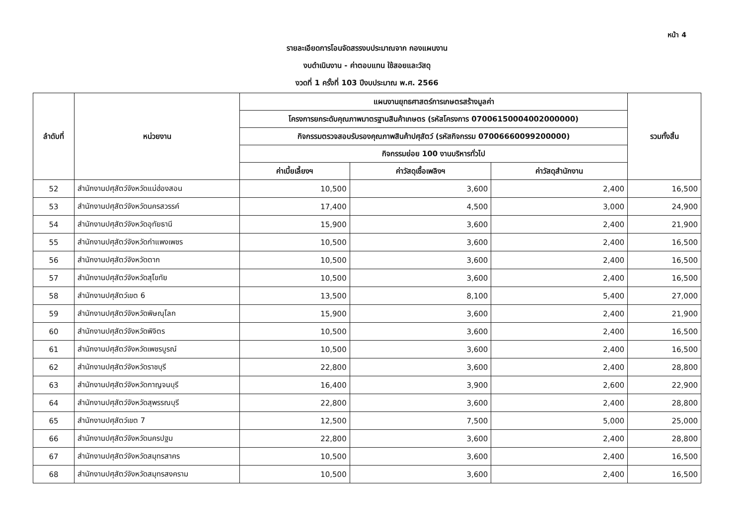หน้า 4
รายละเอียดการโอนจัดสรรงบประมาณจาก กองแผนงาน
งบดำเนินงาน - ค่าตอบแทน ใช้สอยและวัสดุ
งวดที่ 1 ครั้งที่ 103 ปีงบประมาณ พ.ศ. 2566
| ลำดับที่ | หน่วยงาน | แผนงานยุทธศาสตร์การเกษตรสร้างมูลค่า | | | รวมทั้งสิ้น |
| --- | --- | --- | --- | --- | --- |
| | | โครงการยกระดับคุณภาพมาตรฐานสินค้าเกษตร (รหัสโครงการ 07006150004002000000) | | | |
| | | กิจกรรมตรวจสอบรับรองคุณภาพสินค้าปศุสัตว์ (รหัสกิจกรรม 07006660099200000) | | | |
| | | กิจกรรมย่อย 100 งานบริหารทั่วไป | | | |
| | | ค่าเบี้ยเลี้ยงฯ | ค่าวัสดุเชื้อเพลิงฯ | ค่าวัสดุสำนักงาน | |
| 52 | สำนักงานปศุสัตว์จังหวัดแม่ฮ่องสอน | 10,500 | 3,600 | 2,400 | 16,500 |
| 53 | สำนักงานปศุสัตว์จังหวัดนครสวรรค์ | 17,400 | 4,500 | 3,000 | 24,900 |
| 54 | สำนักงานปศุสัตว์จังหวัดอุทัยธานี | 15,900 | 3,600 | 2,400 | 21,900 |
| 55 | สำนักงานปศุสัตว์จังหวัดกำแพงเพชร | 10,500 | 3,600 | 2,400 | 16,500 |
| 56 | สำนักงานปศุสัตว์จังหวัดตาก | 10,500 | 3,600 | 2,400 | 16,500 |
| 57 | สำนักงานปศุสัตว์จังหวัดสุโขทัย | 10,500 | 3,600 | 2,400 | 16,500 |
| 58 | สำนักงานปศุสัตว์เขต 6 | 13,500 | 8,100 | 5,400 | 27,000 |
| 59 | สำนักงานปศุสัตว์จังหวัดพิษณุโลก | 15,900 | 3,600 | 2,400 | 21,900 |
| 60 | สำนักงานปศุสัตว์จังหวัดพิจิตร | 10,500 | 3,600 | 2,400 | 16,500 |
| 61 | สำนักงานปศุสัตว์จังหวัดเพชรบูรณ์ | 10,500 | 3,600 | 2,400 | 16,500 |
| 62 | สำนักงานปศุสัตว์จังหวัดราชบุรี | 22,800 | 3,600 | 2,400 | 28,800 |
| 63 | สำนักงานปศุสัตว์จังหวัดกาญจนบุรี | 16,400 | 3,900 | 2,600 | 22,900 |
| 64 | สำนักงานปศุสัตว์จังหวัดสุพรรณบุรี | 22,800 | 3,600 | 2,400 | 28,800 |
| 65 | สำนักงานปศุสัตว์เขต 7 | 12,500 | 7,500 | 5,000 | 25,000 |
| 66 | สำนักงานปศุสัตว์จังหวัดนครปฐม | 22,800 | 3,600 | 2,400 | 28,800 |
| 67 | สำนักงานปศุสัตว์จังหวัดสมุทรสาคร | 10,500 | 3,600 | 2,400 | 16,500 |
| 68 | สำนักงานปศุสัตว์จังหวัดสมุทรสงคราม | 10,500 | 3,600 | 2,400 | 16,500 |